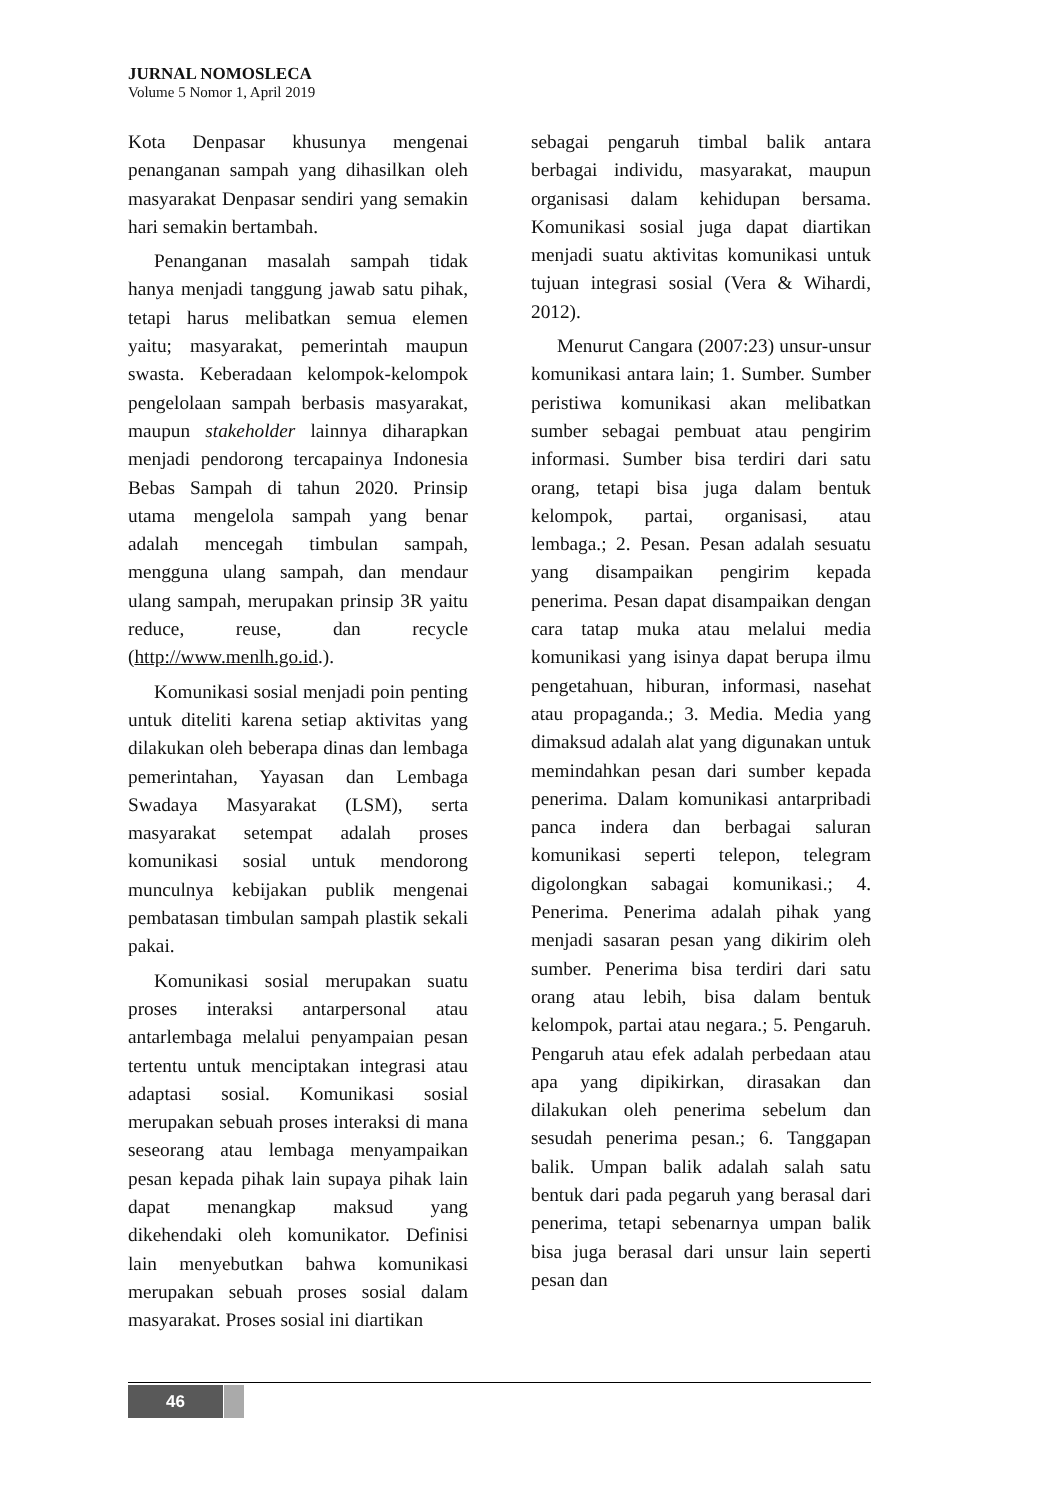JURNAL NOMOSLECA
Volume 5 Nomor 1, April 2019
Kota Denpasar khusunya mengenai penanganan sampah yang dihasilkan oleh masyarakat Denpasar sendiri yang semakin hari semakin bertambah.
Penanganan masalah sampah tidak hanya menjadi tanggung jawab satu pihak, tetapi harus melibatkan semua elemen yaitu; masyarakat, pemerintah maupun swasta. Keberadaan kelompok-kelompok pengelolaan sampah berbasis masyarakat, maupun stakeholder lainnya diharapkan menjadi pendorong tercapainya Indonesia Bebas Sampah di tahun 2020. Prinsip utama mengelola sampah yang benar adalah mencegah timbulan sampah, mengguna ulang sampah, dan mendaur ulang sampah, merupakan prinsip 3R yaitu reduce, reuse, dan recycle (http://www.menlh.go.id.).
Komunikasi sosial menjadi poin penting untuk diteliti karena setiap aktivitas yang dilakukan oleh beberapa dinas dan lembaga pemerintahan, Yayasan dan Lembaga Swadaya Masyarakat (LSM), serta masyarakat setempat adalah proses komunikasi sosial untuk mendorong munculnya kebijakan publik mengenai pembatasan timbulan sampah plastik sekali pakai.
Komunikasi sosial merupakan suatu proses interaksi antarpersonal atau antarlembaga melalui penyampaian pesan tertentu untuk menciptakan integrasi atau adaptasi sosial. Komunikasi sosial merupakan sebuah proses interaksi di mana seseorang atau lembaga menyampaikan pesan kepada pihak lain supaya pihak lain dapat menangkap maksud yang dikehendaki oleh komunikator. Definisi lain menyebutkan bahwa komunikasi merupakan sebuah proses sosial dalam masyarakat. Proses sosial ini diartikan
sebagai pengaruh timbal balik antara berbagai individu, masyarakat, maupun organisasi dalam kehidupan bersama. Komunikasi sosial juga dapat diartikan menjadi suatu aktivitas komunikasi untuk tujuan integrasi sosial (Vera & Wihardi, 2012).
Menurut Cangara (2007:23) unsur-unsur komunikasi antara lain; 1. Sumber. Sumber peristiwa komunikasi akan melibatkan sumber sebagai pembuat atau pengirim informasi. Sumber bisa terdiri dari satu orang, tetapi bisa juga dalam bentuk kelompok, partai, organisasi, atau lembaga.; 2. Pesan. Pesan adalah sesuatu yang disampaikan pengirim kepada penerima. Pesan dapat disampaikan dengan cara tatap muka atau melalui media komunikasi yang isinya dapat berupa ilmu pengetahuan, hiburan, informasi, nasehat atau propaganda.; 3. Media. Media yang dimaksud adalah alat yang digunakan untuk memindahkan pesan dari sumber kepada penerima. Dalam komunikasi antarpribadi panca indera dan berbagai saluran komunikasi seperti telepon, telegram digolongkan sabagai komunikasi.; 4. Penerima. Penerima adalah pihak yang menjadi sasaran pesan yang dikirim oleh sumber. Penerima bisa terdiri dari satu orang atau lebih, bisa dalam bentuk kelompok, partai atau negara.; 5. Pengaruh. Pengaruh atau efek adalah perbedaan atau apa yang dipikirkan, dirasakan dan dilakukan oleh penerima sebelum dan sesudah penerima pesan.; 6. Tanggapan balik. Umpan balik adalah salah satu bentuk dari pada pegaruh yang berasal dari penerima, tetapi sebenarnya umpan balik bisa juga berasal dari unsur lain seperti pesan dan
46